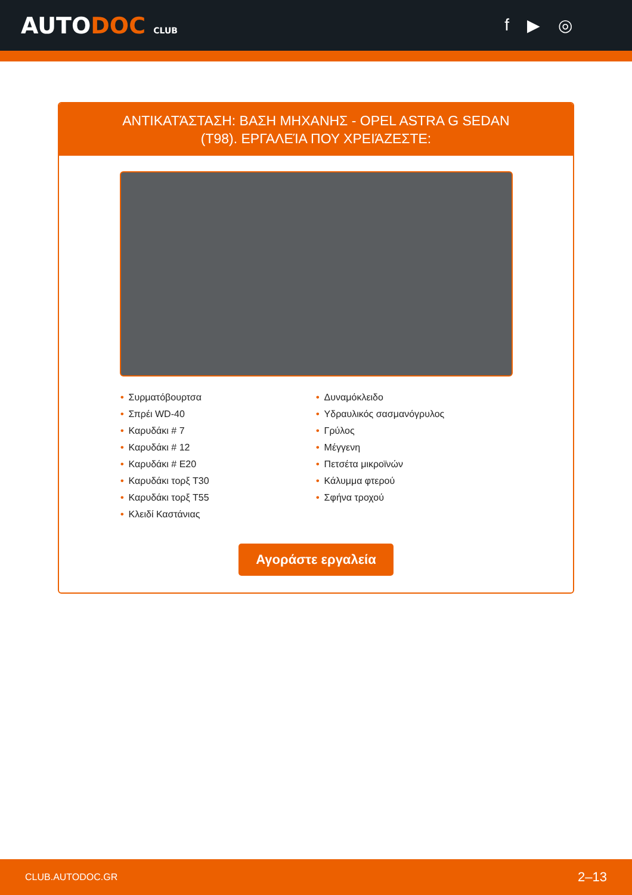AUTODOC CLUB
f ▶ ◎
ΑΝΤΙΚΑΤΆΣΤΑΣΗ: ΒΑΣΗ ΜΗΧΑΝΗΣ - OPEL ASTRA G SEDAN (T98). ΕΡΓΑΛΕΊΑ ΠΟΥ ΧΡΕΙΆΖΕΣΤΕ:
• Συρματόβουρτσα
• Σπρέι WD-40
• Καρυδάκι # 7
• Καρυδάκι # 12
• Καρυδάκι # E20
• Καρυδάκι τορξ T30
• Καρυδάκι τορξ T55
• Κλειδί Καστάνιας
• Δυναμόκλειδο
• Υδραυλικός σασμανόγρυλος
• Γρύλος
• Μέγγενη
• Πετσέτα μικροϊνών
• Κάλυμμα φτερού
• Σφήνα τροχού
Αγοράστε εργαλεία
CLUB.AUTODOC.GR 2–13